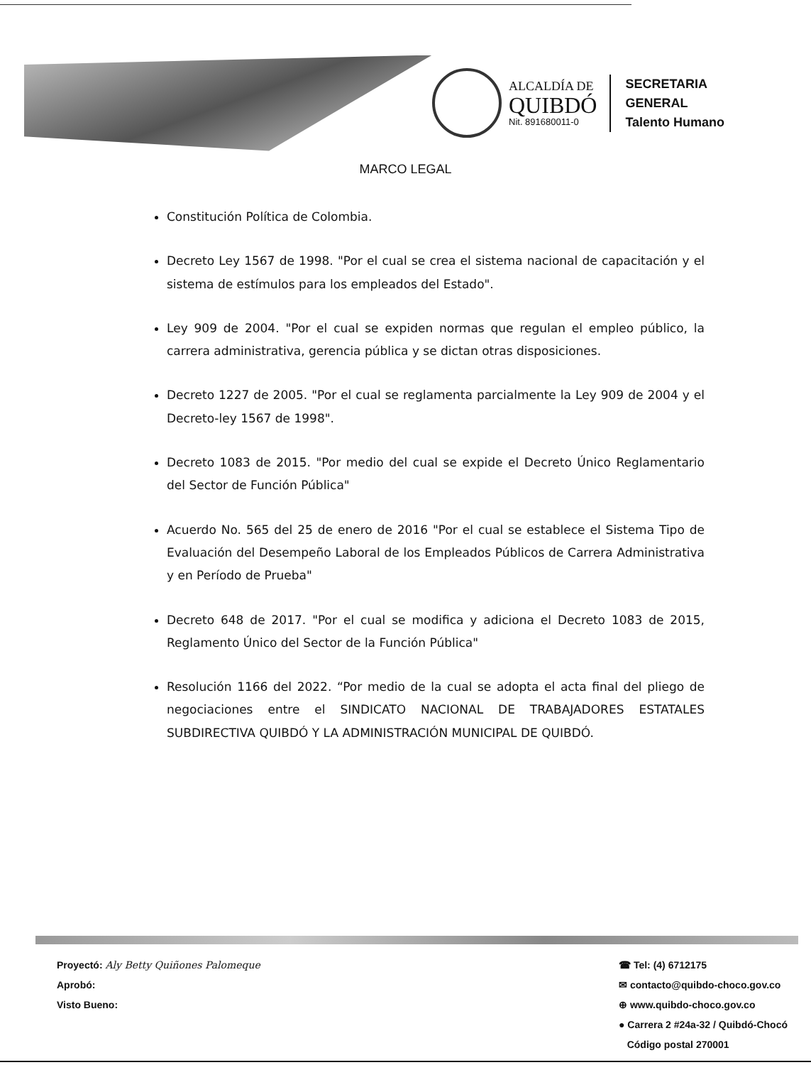ALCALDÍA DE
QUIBDÓ
Nit. 891680011-0
SECRETARIA
GENERAL
Talento Humano
MARCO LEGAL
Constitución Política de Colombia.
Decreto Ley 1567 de 1998. "Por el cual se crea el sistema nacional de capacitación y el sistema de estímulos para los empleados del Estado".
Ley 909 de 2004. "Por el cual se expiden normas que regulan el empleo público, la carrera administrativa, gerencia pública y se dictan otras disposiciones.
Decreto 1227 de 2005. "Por el cual se reglamenta parcialmente la Ley 909 de 2004 y el Decreto-ley 1567 de 1998".
Decreto 1083 de 2015. "Por medio del cual se expide el Decreto Único Reglamentario del Sector de Función Pública"
Acuerdo No. 565 del 25 de enero de 2016 "Por el cual se establece el Sistema Tipo de Evaluación del Desempeño Laboral de los Empleados Públicos de Carrera Administrativa y en Período de Prueba"
Decreto 648 de 2017. "Por el cual se modifica y adiciona el Decreto 1083 de 2015, Reglamento Único del Sector de la Función Pública"
Resolución 1166 del 2022. “Por medio de la cual se adopta el acta final del pliego de negociaciones entre el SINDICATO NACIONAL DE TRABAJADORES ESTATALES SUBDIRECTIVA QUIBDÓ Y LA ADMINISTRACIÓN MUNICIPAL DE QUIBDÓ.
Proyectó: Aly Betty Quiñones Palomeque
Aprobó:
Visto Bueno:
☎ Tel: (4) 6712175
✉ contacto@quibdo-choco.gov.co
⊕ www.quibdo-choco.gov.co
● Carrera 2 #24a-32 / Quibdó-Chocó
Código postal 270001